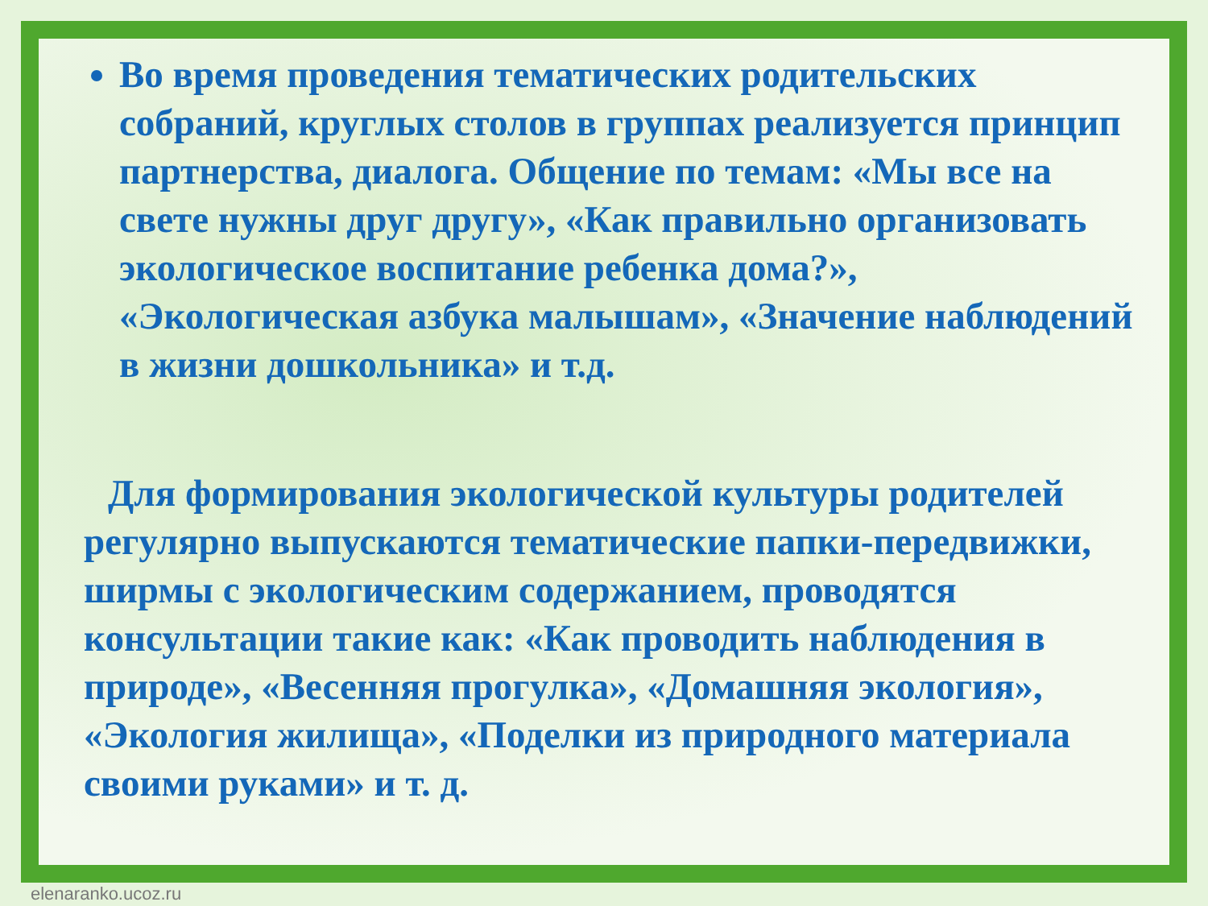Во время проведения тематических родительских собраний, круглых столов в группах реализуется принцип партнерства, диалога. Общение по темам: «Мы все на свете нужны друг другу», «Как правильно организовать экологическое воспитание ребенка дома?», «Экологическая азбука малышам», «Значение наблюдений в жизни дошкольника» и т.д.
Для формирования экологической культуры родителей регулярно выпускаются тематические папки-передвижки, ширмы с экологическим содержанием, проводятся консультации такие как: «Как проводить наблюдения в природе», «Весенняя прогулка», «Домашняя экология», «Экология жилища», «Поделки из природного материала своими руками» и т. д.
elenaranko.ucoz.ru